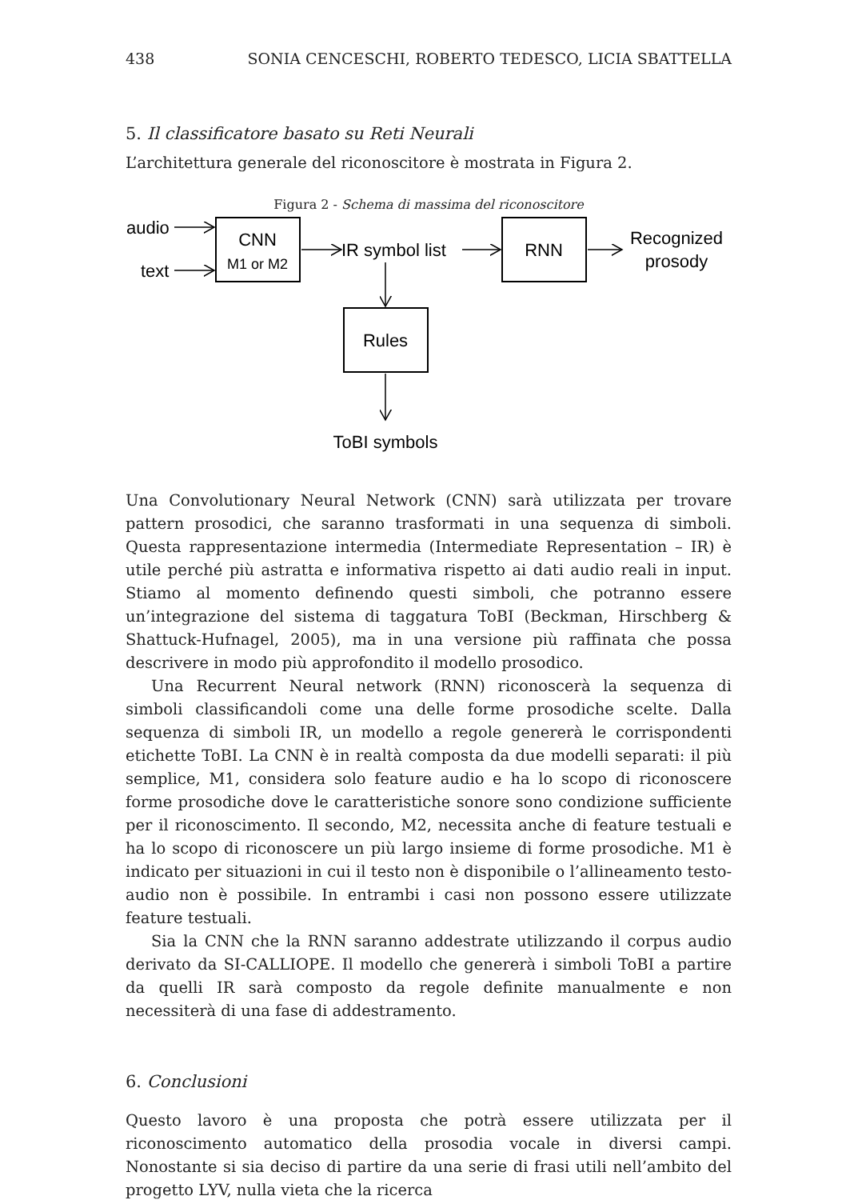438 SONIA CENCESCHI, ROBERTO TEDESCO, LICIA SBATTELLA
5. Il classificatore basato su Reti Neurali
L’architettura generale del riconoscitore è mostrata in Figura 2.
Figura 2 - Schema di massima del riconoscitore
audio
text
CNN
M1 or M2
IR symbol list
RNN
Recognized
prosody
Rules
ToBI symbols
Una Convolutionary Neural Network (CNN) sarà utilizzata per trovare pattern prosodici, che saranno trasformati in una sequenza di simboli. Questa rappresentazione intermedia (Intermediate Representation – IR) è utile perché più astratta e informativa rispetto ai dati audio reali in input. Stiamo al momento definendo questi simboli, che potranno essere un’integrazione del sistema di taggatura ToBI (Beckman, Hirschberg & Shattuck-Hufnagel, 2005), ma in una versione più raffinata che possa descrivere in modo più approfondito il modello prosodico.
Una Recurrent Neural network (RNN) riconoscerà la sequenza di simboli classificandoli come una delle forme prosodiche scelte. Dalla sequenza di simboli IR, un modello a regole genererà le corrispondenti etichette ToBI. La CNN è in realtà composta da due modelli separati: il più semplice, M1, considera solo feature audio e ha lo scopo di riconoscere forme prosodiche dove le caratteristiche sonore sono condizione sufficiente per il riconoscimento. Il secondo, M2, necessita anche di feature testuali e ha lo scopo di riconoscere un più largo insieme di forme prosodiche. M1 è indicato per situazioni in cui il testo non è disponibile o l’allineamento testo-audio non è possibile. In entrambi i casi non possono essere utilizzate feature testuali.
Sia la CNN che la RNN saranno addestrate utilizzando il corpus audio derivato da SI-CALLIOPE. Il modello che genererà i simboli ToBI a partire da quelli IR sarà composto da regole definite manualmente e non necessiterà di una fase di addestramento.
6. Conclusioni
Questo lavoro è una proposta che potrà essere utilizzata per il riconoscimento automatico della prosodia vocale in diversi campi. Nonostante si sia deciso di partire da una serie di frasi utili nell’ambito del progetto LYV, nulla vieta che la ricerca